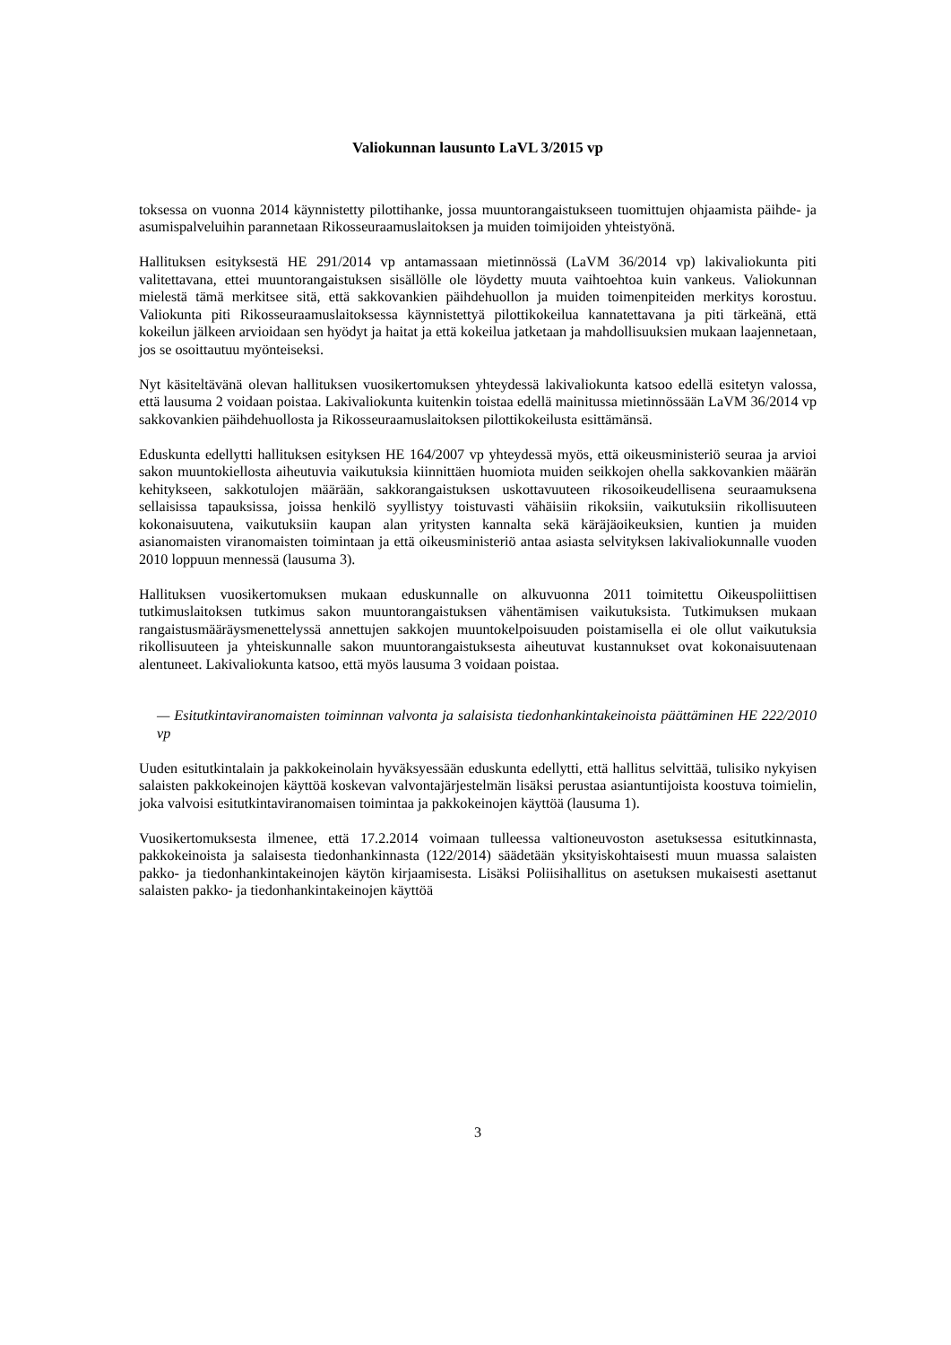Valiokunnan lausunto LaVL 3/2015 vp
toksessa on vuonna 2014 käynnistetty pilottihanke, jossa muuntorangaistukseen tuomittujen ohjaamista päihde- ja asumispalveluihin parannetaan Rikosseuraamuslaitoksen ja muiden toimijoiden yhteistyönä.
Hallituksen esityksestä HE 291/2014 vp antamassaan mietinnössä (LaVM 36/2014 vp) lakivaliokunta piti valitettavana, ettei muuntorangaistuksen sisällölle ole löydetty muuta vaihtoehtoa kuin vankeus. Valiokunnan mielestä tämä merkitsee sitä, että sakkovankien päihdehuollon ja muiden toimenpiteiden merkitys korostuu. Valiokunta piti Rikosseuraamuslaitoksessa käynnistettyä pilottikokeilua kannatettavana ja piti tärkeänä, että kokeilun jälkeen arvioidaan sen hyödyt ja haitat ja että kokeilua jatketaan ja mahdollisuuksien mukaan laajennetaan, jos se osoittautuu myönteiseksi.
Nyt käsiteltävänä olevan hallituksen vuosikertomuksen yhteydessä lakivaliokunta katsoo edellä esitetyn valossa, että lausuma 2 voidaan poistaa. Lakivaliokunta kuitenkin toistaa edellä mainitussa mietinnössään LaVM 36/2014 vp sakkovankien päihdehuollosta ja Rikosseuraamuslaitoksen pilottikokeilusta esittämänsä.
Eduskunta edellytti hallituksen esityksen HE 164/2007 vp yhteydessä myös, että oikeusministeriö seuraa ja arvioi sakon muuntokiellosta aiheutuvia vaikutuksia kiinnittäen huomiota muiden seikkojen ohella sakkovankien määrän kehitykseen, sakkotulojen määrään, sakkorangaistuksen uskottavuuteen rikosoikeudellisena seuraamuksena sellaisissa tapauksissa, joissa henkilö syyllistyy toistuvasti vähäisiin rikoksiin, vaikutuksiin rikollisuuteen kokonaisuutena, vaikutuksiin kaupan alan yritysten kannalta sekä käräjäoikeuksien, kuntien ja muiden asianomaisten viranomaisten toimintaan ja että oikeusministeriö antaa asiasta selvityksen lakivaliokunnalle vuoden 2010 loppuun mennessä (lausuma 3).
Hallituksen vuosikertomuksen mukaan eduskunnalle on alkuvuonna 2011 toimitettu Oikeuspoliittisen tutkimuslaitoksen tutkimus sakon muuntorangaistuksen vähentämisen vaikutuksista. Tutkimuksen mukaan rangaistusmääräysmenettelyssä annettujen sakkojen muuntokelpoisuuden poistamisella ei ole ollut vaikutuksia rikollisuuteen ja yhteiskunnalle sakon muuntorangaistuksesta aiheutuvat kustannukset ovat kokonaisuutenaan alentuneet. Lakivaliokunta katsoo, että myös lausuma 3 voidaan poistaa.
— Esitutkintaviranomaisten toiminnan valvonta ja salaisista tiedonhankintakeinoista päättäminen HE 222/2010 vp
Uuden esitutkintalain ja pakkokeinolain hyväksyessään eduskunta edellytti, että hallitus selvittää, tulisiko nykyisen salaisten pakkokeinojen käyttöä koskevan valvontajärjestelmän lisäksi perustaa asiantuntijoista koostuva toimielin, joka valvoisi esitutkintaviranomaisen toimintaa ja pakkokeinojen käyttöä (lausuma 1).
Vuosikertomuksesta ilmenee, että 17.2.2014 voimaan tulleessa valtioneuvoston asetuksessa esitutkinnasta, pakkokeinoista ja salaisesta tiedonhankinnasta (122/2014) säädetään yksityiskohtaisesti muun muassa salaisten pakko- ja tiedonhankintakeinojen käytön kirjaamisesta. Lisäksi Poliisihallitus on asetuksen mukaisesti asettanut salaisten pakko- ja tiedonhankintakeinojen käyttöä
3